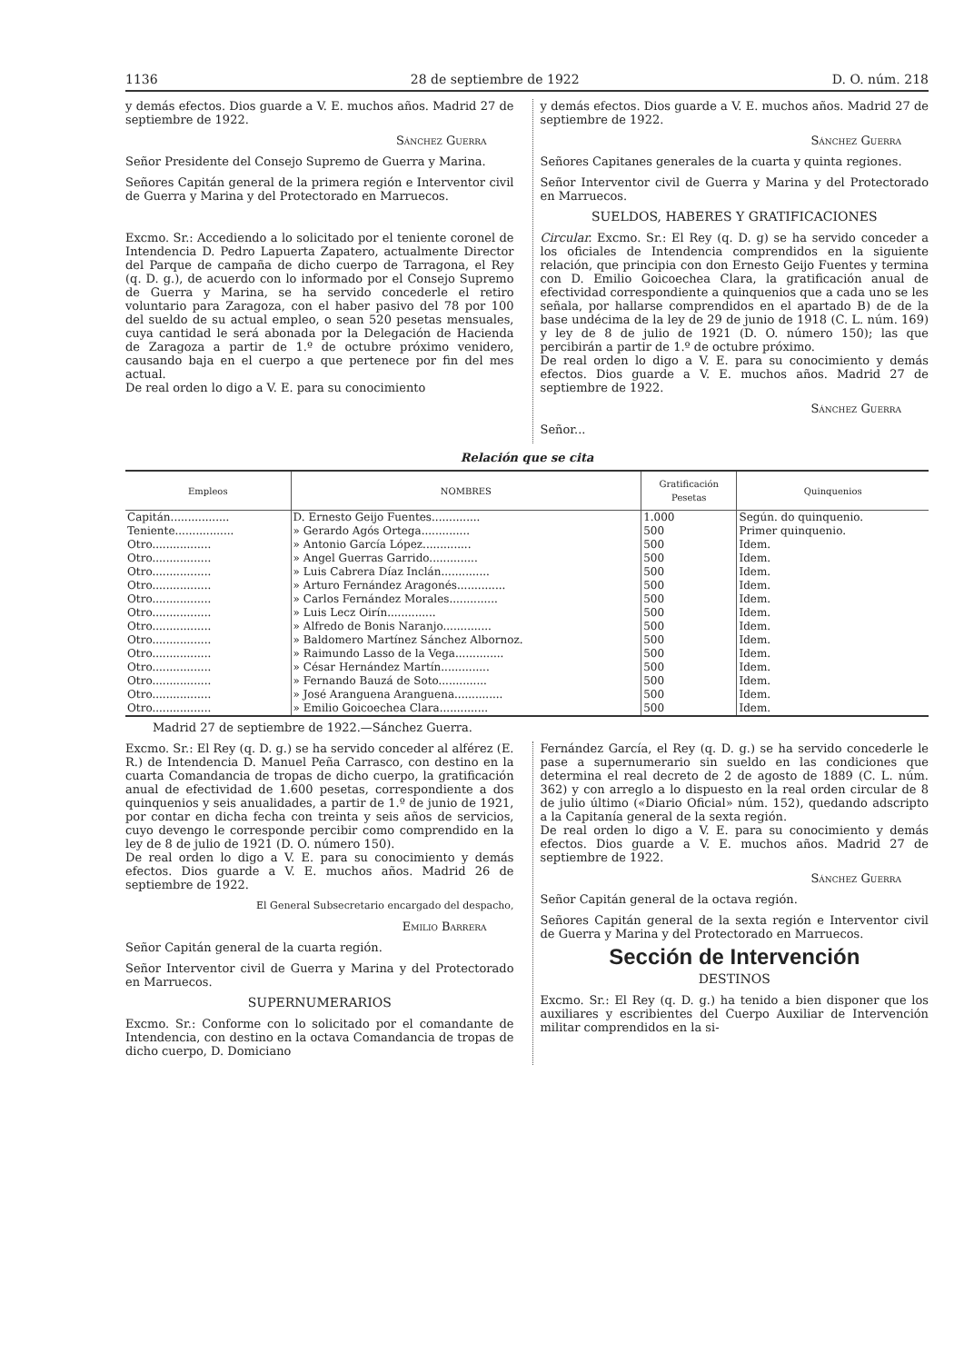1136 28 de septiembre de 1922 D. O. núm. 218
y demás efectos. Dios guarde a V. E. muchos años. Madrid 27 de septiembre de 1922.
Sánchez Guerra
Señor Presidente del Consejo Supremo de Guerra y Marina.
Señores Capitán general de la primera región e Interventor civil de Guerra y Marina y del Protectorado en Marruecos.
Excmo. Sr.: Accediendo a lo solicitado por el teniente coronel de Intendencia D. Pedro Lapuerta Zapatero, actualmente Director del Parque de campaña de dicho cuerpo de Tarragona, el Rey (q. D. g.), de acuerdo con lo informado por el Consejo Supremo de Guerra y Marina, se ha servido concederle el retiro voluntario para Zaragoza, con el haber pasivo del 78 por 100 del sueldo de su actual empleo, o sean 520 pesetas mensuales, cuya cantidad le será abonada por la Delegación de Hacienda de Zaragoza a partir de 1.º de octubre próximo venidero, causando baja en el cuerpo a que pertenece por fin del mes actual.
De real orden lo digo a V. E. para su conocimiento
y demás efectos. Dios guarde a V. E. muchos años. Madrid 27 de septiembre de 1922.
Sánchez Guerra
Señores Capitanes generales de la cuarta y quinta regiones.
Señor Interventor civil de Guerra y Marina y del Protectorado en Marruecos.
SUELDOS, HABERES Y GRATIFICACIONES
Circular. Excmo. Sr.: El Rey (q. D. g) se ha servido conceder a los oficiales de Intendencia comprendidos en la siguiente relación, que principia con don Ernesto Geijo Fuentes y termina con D. Emilio Goicoechea Clara, la gratificación anual de efectividad correspondiente a quinquenios que a cada uno se les señala, por hallarse comprendidos en el apartado B) de de la base undécima de la ley de 29 de junio de 1918 (C. L. núm. 169) y ley de 8 de julio de 1921 (D. O. número 150); las que percibirán a partir de 1.º de octubre próximo.
De real orden lo digo a V. E. para su conocimiento y demás efectos. Dios guarde a V. E. muchos años. Madrid 27 de septiembre de 1922.
Sánchez Guerra
Señor...
Relación que se cita
| Empleos | NOMBRES | Gratificación Pesetas | Quinquenios |
| --- | --- | --- | --- |
| Capitán................. | D. Ernesto Geijo Fuentes.............. | 1.000 | Según. do quinquenio. |
| Teniente................. | » Gerardo Agós Ortega.............. | 500 | Primer quinquenio. |
| Otro................. | » Antonio García López.............. | 500 | Idem. |
| Otro................. | » Angel Guerras Garrido.............. | 500 | Idem. |
| Otro................. | » Luis Cabrera Díaz Inclán.............. | 500 | Idem. |
| Otro................. | » Arturo Fernández Aragonés.............. | 500 | Idem. |
| Otro................. | » Carlos Fernández Morales.............. | 500 | Idem. |
| Otro................. | » Luis Lecz Oirín.............. | 500 | Idem. |
| Otro................. | » Alfredo de Bonis Naranjo.............. | 500 | Idem. |
| Otro................. | » Baldomero Martínez Sánchez Albornoz. | 500 | Idem. |
| Otro................. | » Raimundo Lasso de la Vega.............. | 500 | Idem. |
| Otro................. | » César Hernández Martín.............. | 500 | Idem. |
| Otro................. | » Fernando Bauzá de Soto.............. | 500 | Idem. |
| Otro................. | » José Aranguena Aranguena.............. | 500 | Idem. |
| Otro................. | » Emilio Goicoechea Clara.............. | 500 | Idem. |
Madrid 27 de septiembre de 1922.—Sánchez Guerra.
Excmo. Sr.: El Rey (q. D. g.) se ha servido conceder al alférez (E. R.) de Intendencia D. Manuel Peña Carrasco, con destino en la cuarta Comandancia de tropas de dicho cuerpo, la gratificación anual de efectividad de 1.600 pesetas, correspondiente a dos quinquenios y seis anualidades, a partir de 1.º de junio de 1921, por contar en dicha fecha con treinta y seis años de servicios, cuyo devengo le corresponde percibir como comprendido en la ley de 8 de julio de 1921 (D. O. número 150).
De real orden lo digo a V. E. para su conocimiento y demás efectos. Dios guarde a V. E. muchos años. Madrid 26 de septiembre de 1922.
El General Subsecretario encargado del despacho,
Emilio Barrera
Señor Capitán general de la cuarta región.
Señor Interventor civil de Guerra y Marina y del Protectorado en Marruecos.
SUPERNUMERARIOS
Excmo. Sr.: Conforme con lo solicitado por el comandante de Intendencia, con destino en la octava Comandancia de tropas de dicho cuerpo, D. Domiciano
Fernández García, el Rey (q. D. g.) se ha servido concederle le pase a supernumerario sin sueldo en las condiciones que determina el real decreto de 2 de agosto de 1889 (C. L. núm. 362) y con arreglo a lo dispuesto en la real orden circular de 8 de julio último («Diario Oficial» núm. 152), quedando adscripto a la Capitanía general de la sexta región.
De real orden lo digo a V. E. para su conocimiento y demás efectos. Dios guarde a V. E. muchos años. Madrid 27 de septiembre de 1922.
Sánchez Guerra
Señor Capitán general de la octava región.
Señores Capitán general de la sexta región e Interventor civil de Guerra y Marina y del Protectorado en Marruecos.
Sección de Intervención
DESTINOS
Excmo. Sr.: El Rey (q. D. g.) ha tenido a bien disponer que los auxiliares y escribientes del Cuerpo Auxiliar de Intervención militar comprendidos en la si-